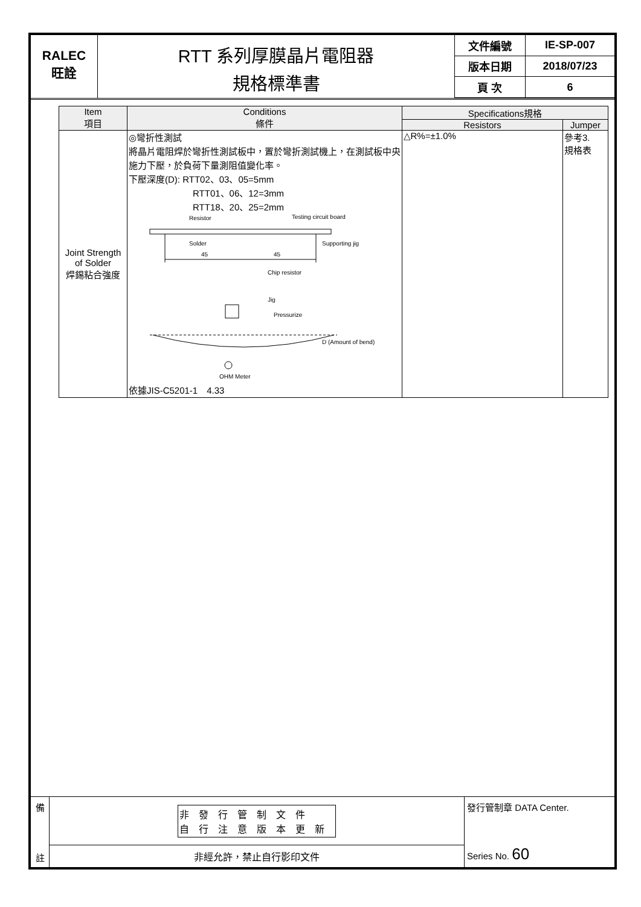RALEC
旺詮
RTT 系列厚膜晶片電阻器
規格標準書
| 文件編號 | IE-SP-007 |
| 版本日期 | 2018/07/23 |
| 頁 次 | 6 |
| Item 項目 | Conditions 條件 | Specifications規格 | |
| --- | --- | --- | --- |
| | | Resistors | Jumper |
| Joint Strength of Solder 焊錫粘合強度 | ◎彎折性測試 將晶片電阻焊於彎折性測試板中，置於彎折測試機上，在測試板中央施力下壓，於負荷下量測阻值變化率。 下壓深度(D): RTT02、03、05=5mm RTT01、06、12=3mm RTT18、20、25=2mm Resistor Testing circuit board Solder Supporting jig 45 45 Chip resistor Jig Pressurize D (Amount of bend) OHM Meter 依據JIS-C5201-1 4.33 | △R%=±1.0% | 參考3. 規格表 |
備
註
非發行管制文件
自行注意版本更新
非經允許，禁止自行影印文件
發行管制章 DATA Center.
Series No. 60